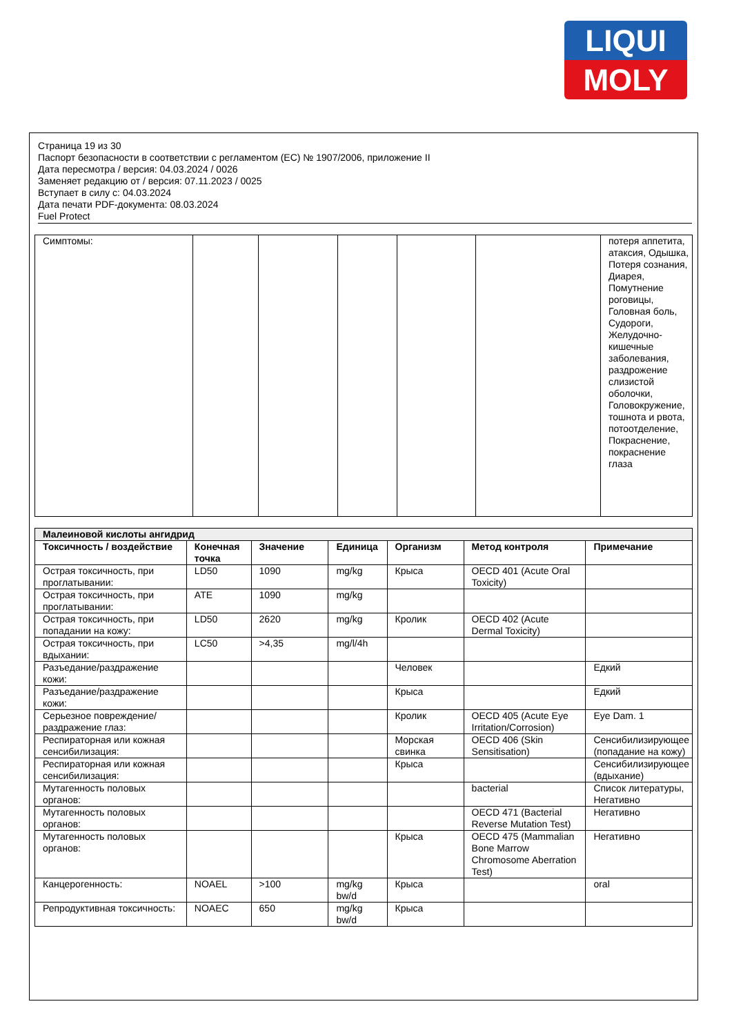LIQUI
MOLY
Страница 19 из 30
Паспорт безопасности в соответствии с регламентом (ЕС) № 1907/2006, приложение II
Дата пересмотра / версия: 04.03.2024 / 0026
Заменяет редакцию от / версия: 07.11.2023 / 0025
Вступает в силу с: 04.03.2024
Дата печати PDF-документа: 08.03.2024
Fuel Protect
| Симптомы: | | | | | | потеря аппетита, атаксия, Одышка, Потеря сознания, Диарея, Помутнение роговицы, Головная боль, Судороги, Желудочно-кишечные заболевания, раздрожение слизистой оболочки, Головокружение, тошнота и рвота, потоотделение, Покраснение, покраснение глаза |
| Малеиновой кислоты ангидрид | | | | | | |
| Токсичность / воздействие | Конечная точка | Значение | Единица | Организм | Метод контроля | Примечание |
| Острая токсичность, при проглатывании: | LD50 | 1090 | mg/kg | Крыса | OECD 401 (Acute Oral Toxicity) | |
| Острая токсичность, при проглатывании: | ATE | 1090 | mg/kg | | | |
| Острая токсичность, при попадании на кожу: | LD50 | 2620 | mg/kg | Кролик | OECD 402 (Acute Dermal Toxicity) | |
| Острая токсичность, при вдыхании: | LC50 | >4,35 | mg/l/4h | | | |
| Разъедание/раздражение кожи: | | | | Человек | | Едкий |
| Разъедание/раздражение кожи: | | | | Крыса | | Едкий |
| Серьезное повреждение/раздражение глаз: | | | | Кролик | OECD 405 (Acute Eye Irritation/Corrosion) | Eye Dam. 1 |
| Респираторная или кожная сенсибилизация: | | | | Морская свинка | OECD 406 (Skin Sensitisation) | Сенсибилизирующее (попадание на кожу) |
| Респираторная или кожная сенсибилизация: | | | | Крыса | | Сенсибилизирующее (вдыхание) |
| Мутагенность половых органов: | | | | | bacterial | Список литературы, Негативно |
| Мутагенность половых органов: | | | | | OECD 471 (Bacterial Reverse Mutation Test) | Негативно |
| Мутагенность половых органов: | | | | Крыса | OECD 475 (Mammalian Bone Marrow Chromosome Aberration Test) | Негативно |
| Канцерогенность: | NOAEL | >100 | mg/kg bw/d | Крыса | | oral |
| Репродуктивная токсичность: | NOAEC | 650 | mg/kg bw/d | Крыса | | |